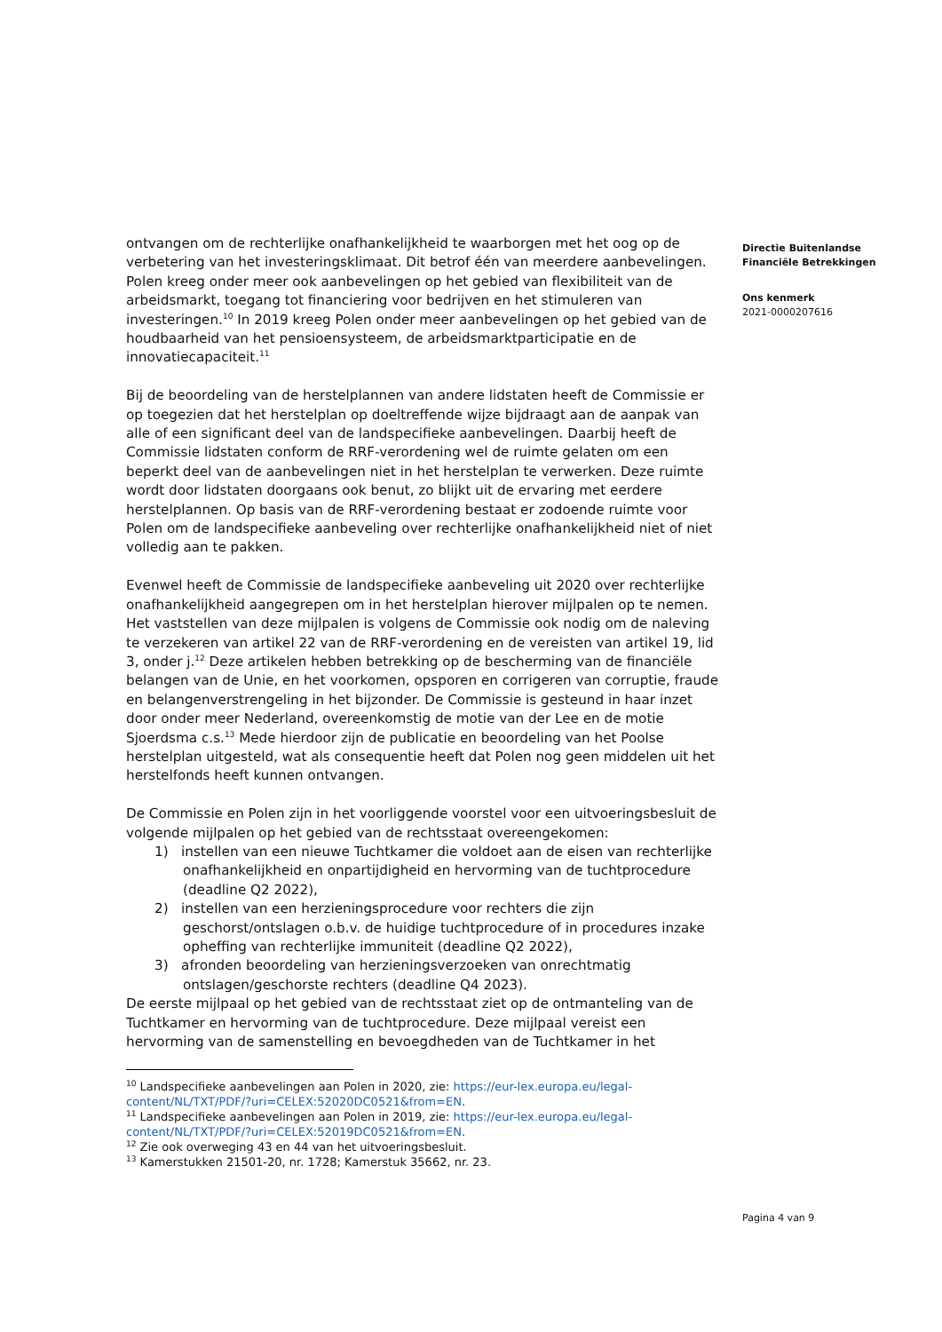ontvangen om de rechterlijke onafhankelijkheid te waarborgen met het oog op de verbetering van het investeringsklimaat. Dit betrof één van meerdere aanbevelingen. Polen kreeg onder meer ook aanbevelingen op het gebied van flexibiliteit van de arbeidsmarkt, toegang tot financiering voor bedrijven en het stimuleren van investeringen.<sup>10</sup> In 2019 kreeg Polen onder meer aanbevelingen op het gebied van de houdbaarheid van het pensioensysteem, de arbeidsmarktparticipatie en de innovatiecapaciteit.<sup>11</sup>
Bij de beoordeling van de herstelplannen van andere lidstaten heeft de Commissie er op toegezien dat het herstelplan op doeltreffende wijze bijdraagt aan de aanpak van alle of een significant deel van de landspecifieke aanbevelingen. Daarbij heeft de Commissie lidstaten conform de RRF-verordening wel de ruimte gelaten om een beperkt deel van de aanbevelingen niet in het herstelplan te verwerken. Deze ruimte wordt door lidstaten doorgaans ook benut, zo blijkt uit de ervaring met eerdere herstelplannen. Op basis van de RRF-verordening bestaat er zodoende ruimte voor Polen om de landspecifieke aanbeveling over rechterlijke onafhankelijkheid niet of niet volledig aan te pakken.
Evenwel heeft de Commissie de landspecifieke aanbeveling uit 2020 over rechterlijke onafhankelijkheid aangegrepen om in het herstelplan hierover mijlpalen op te nemen. Het vaststellen van deze mijlpalen is volgens de Commissie ook nodig om de naleving te verzekeren van artikel 22 van de RRF-verordening en de vereisten van artikel 19, lid 3, onder j.<sup>12</sup> Deze artikelen hebben betrekking op de bescherming van de financiële belangen van de Unie, en het voorkomen, opsporen en corrigeren van corruptie, fraude en belangenverstrengeling in het bijzonder. De Commissie is gesteund in haar inzet door onder meer Nederland, overeenkomstig de motie van der Lee en de motie Sjoerdsma c.s.<sup>13</sup> Mede hierdoor zijn de publicatie en beoordeling van het Poolse herstelplan uitgesteld, wat als consequentie heeft dat Polen nog geen middelen uit het herstelfonds heeft kunnen ontvangen.
De Commissie en Polen zijn in het voorliggende voorstel voor een uitvoeringsbesluit de volgende mijlpalen op het gebied van de rechtsstaat overeengekomen:
1) instellen van een nieuwe Tuchtkamer die voldoet aan de eisen van rechterlijke onafhankelijkheid en onpartijdigheid en hervorming van de tuchtprocedure (deadline Q2 2022),
2) instellen van een herzieningsprocedure voor rechters die zijn geschorst/ontslagen o.b.v. de huidige tuchtprocedure of in procedures inzake opheffing van rechterlijke immuniteit (deadline Q2 2022),
3) afronden beoordeling van herzieningsverzoeken van onrechtmatig ontslagen/geschorste rechters (deadline Q4 2023).
De eerste mijlpaal op het gebied van de rechtsstaat ziet op de ontmanteling van de Tuchtkamer en hervorming van de tuchtprocedure. Deze mijlpaal vereist een hervorming van de samenstelling en bevoegdheden van de Tuchtkamer in het
<sup>10</sup> Landspecifieke aanbevelingen aan Polen in 2020, zie: https://eur-lex.europa.eu/legal-content/NL/TXT/PDF/?uri=CELEX:52020DC0521&from=EN.
<sup>11</sup> Landspecifieke aanbevelingen aan Polen in 2019, zie: https://eur-lex.europa.eu/legal-content/NL/TXT/PDF/?uri=CELEX:52019DC0521&from=EN.
<sup>12</sup> Zie ook overweging 43 en 44 van het uitvoeringsbesluit.
<sup>13</sup> Kamerstukken 21501-20, nr. 1728; Kamerstuk 35662, nr. 23.
Directie Buitenlandse
Financiële Betrekkingen
Ons kenmerk
2021-0000207616
Pagina 4 van 9